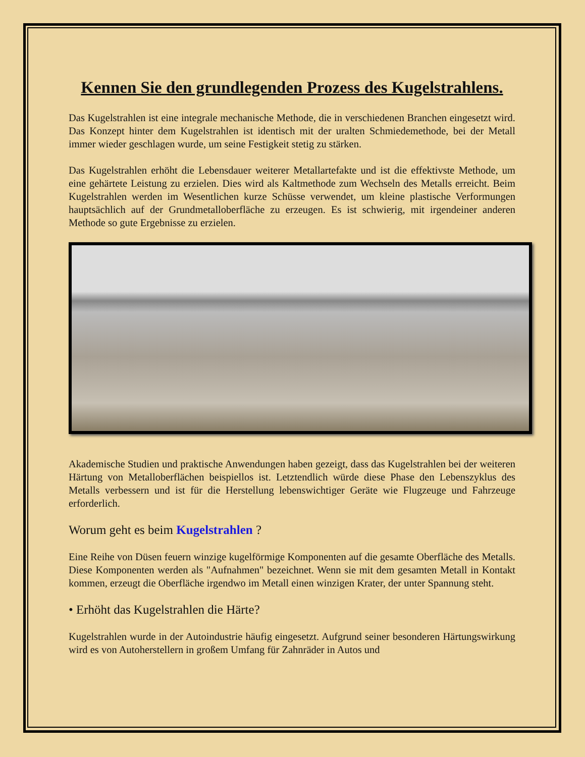Kennen Sie den grundlegenden Prozess des Kugelstrahlens.
Das Kugelstrahlen ist eine integrale mechanische Methode, die in verschiedenen Branchen eingesetzt wird. Das Konzept hinter dem Kugelstrahlen ist identisch mit der uralten Schmiedemethode, bei der Metall immer wieder geschlagen wurde, um seine Festigkeit stetig zu stärken.
Das Kugelstrahlen erhöht die Lebensdauer weiterer Metallartefakte und ist die effektivste Methode, um eine gehärtete Leistung zu erzielen. Dies wird als Kaltmethode zum Wechseln des Metalls erreicht. Beim Kugelstrahlen werden im Wesentlichen kurze Schüsse verwendet, um kleine plastische Verformungen hauptsächlich auf der Grundmetalloberfläche zu erzeugen. Es ist schwierig, mit irgendeiner anderen Methode so gute Ergebnisse zu erzielen.
Akademische Studien und praktische Anwendungen haben gezeigt, dass das Kugelstrahlen bei der weiteren Härtung von Metalloberflächen beispiellos ist. Letztendlich würde diese Phase den Lebenszyklus des Metalls verbessern und ist für die Herstellung lebenswichtiger Geräte wie Flugzeuge und Fahrzeuge erforderlich.
Worum geht es beim Kugelstrahlen ?
Eine Reihe von Düsen feuern winzige kugelförmige Komponenten auf die gesamte Oberfläche des Metalls. Diese Komponenten werden als "Aufnahmen" bezeichnet. Wenn sie mit dem gesamten Metall in Kontakt kommen, erzeugt die Oberfläche irgendwo im Metall einen winzigen Krater, der unter Spannung steht.
• Erhöht das Kugelstrahlen die Härte?
Kugelstrahlen wurde in der Autoindustrie häufig eingesetzt. Aufgrund seiner besonderen Härtungswirkung wird es von Autoherstellern in großem Umfang für Zahnräder in Autos und